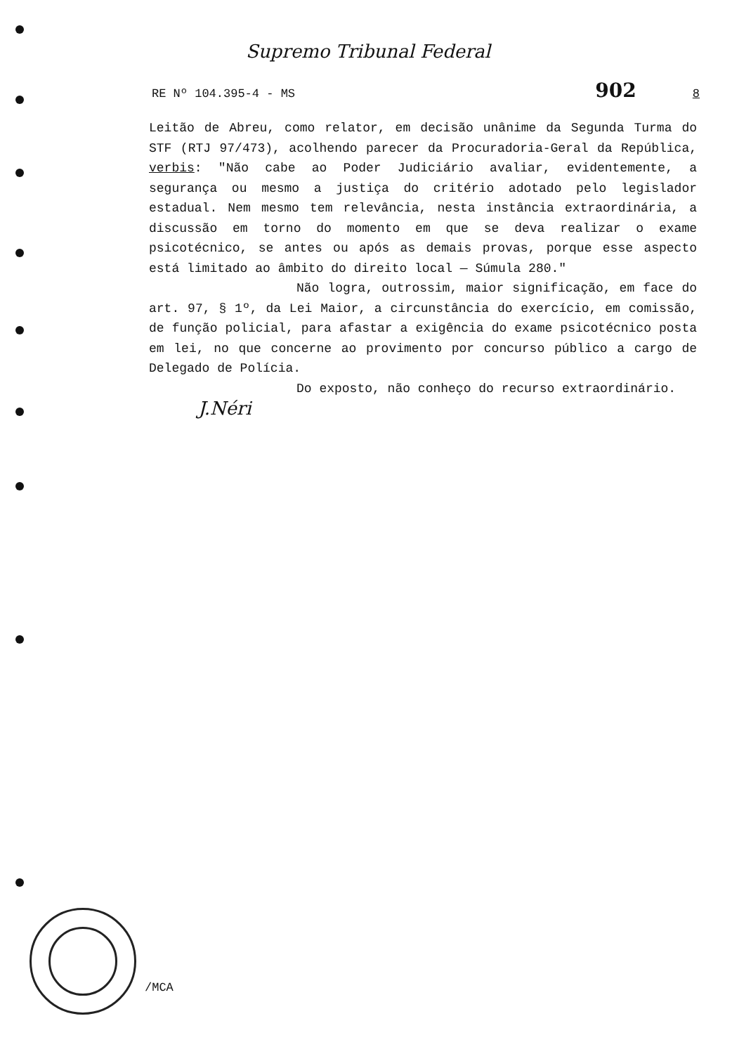Supremo Tribunal Federal
RE Nº 104.395-4 - MS 902 8
Leitão de Abreu, como relator, em decisão unânime da Segunda Turma do STF (RTJ 97/473), acolhendo parecer da Procuradoria-Geral da República, verbis: "Não cabe ao Poder Judiciário avaliar, evidentemente, a segurança ou mesmo a justiça do critério adotado pelo legislador estadual. Nem mesmo tem relevância, nesta instância extraordinária, a discussão em torno do momento em que se deva realizar o exame psicotécnico, se antes ou após as demais provas, porque esse aspecto está limitado ao âmbito do direito local — Súmula 280."
Não logra, outrossim, maior significação, em face do art. 97, § 1º, da Lei Maior, a circunstância do exercício, em comissão, de função policial, para afastar a exigência do exame psicotécnico posta em lei, no que concerne ao provimento por concurso público a cargo de Delegado de Polícia.
Do exposto, não conheço do recurso extraordinário.
J.Néri
/MCA